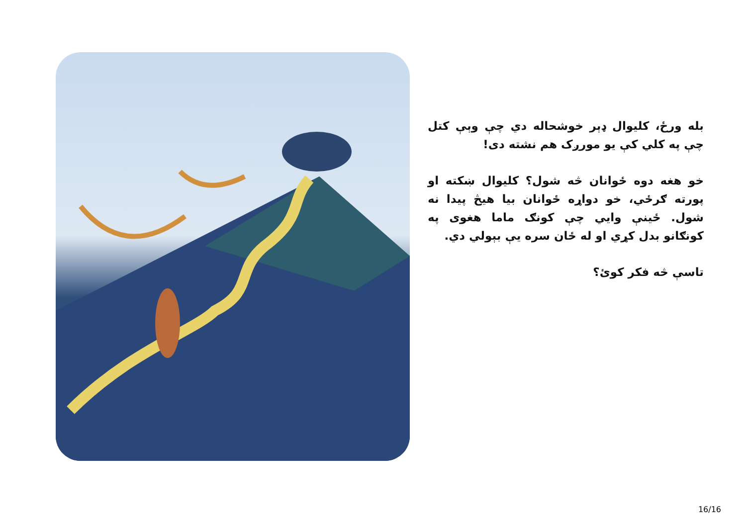بله ورځ، کليوال ډېر خوشحاله دي چې وېې کتل چې په کلي کې يو مورږک هم نشته دی!
خو هغه دوه ځوانان څه شول؟ کليوال ښکته او پورته ګرځي، خو دواړه ځوانان بيا هيڅ پيدا نه شول. ځينې وايي چې کونګ ماما هغوی په کونګانو بدل کړي او له ځان سره يې بېولي دي.
تاسې څه فکر کوئ؟
16/16